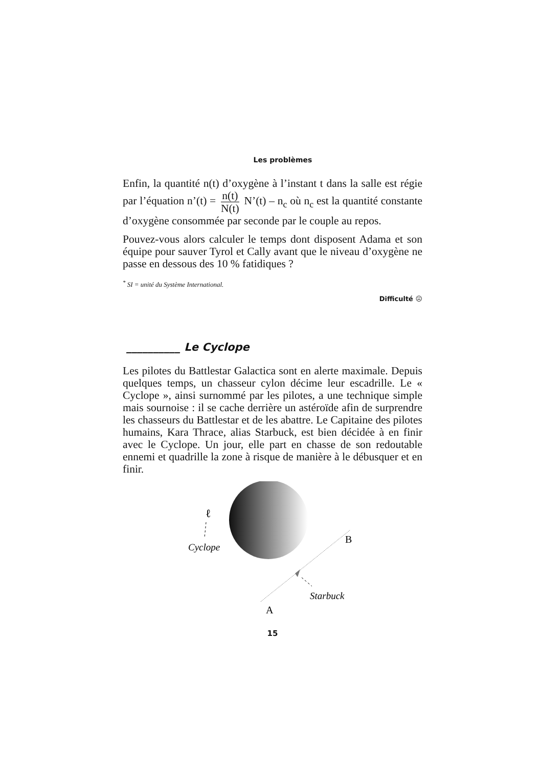Les problèmes
Enfin, la quantité n(t) d’oxygène à l’instant t dans la salle est régie par l’équation n’(t) = n(t) N(t) N’(t) – n<sub>c</sub> où n<sub>c</sub> est la quantité constante d’oxygène consommée par seconde par le couple au repos.
Pouvez-vous alors calculer le temps dont disposent Adama et son équipe pour sauver Tyrol et Cally avant que le niveau d’oxygène ne passe en dessous des 10 % fatidiques ?
<sup>*</sup> SI = unité du Système International.
Difficulté ☹
__________ Le Cyclope
Les pilotes du Battlestar Galactica sont en alerte maximale. Depuis quelques temps, un chasseur cylon décime leur escadrille. Le « Cyclope », ainsi surnommé par les pilotes, a une technique simple mais sournoise : il se cache derrière un astéroïde afin de surprendre les chasseurs du Battlestar et de les abattre. Le Capitaine des pilotes humains, Kara Thrace, alias Starbuck, est bien décidée à en finir avec le Cyclope. Un jour, elle part en chasse de son redoutable ennemi et quadrille la zone à risque de manière à le débusquer et en finir.
ℓ
Cyclope
B
Starbuck
A
15